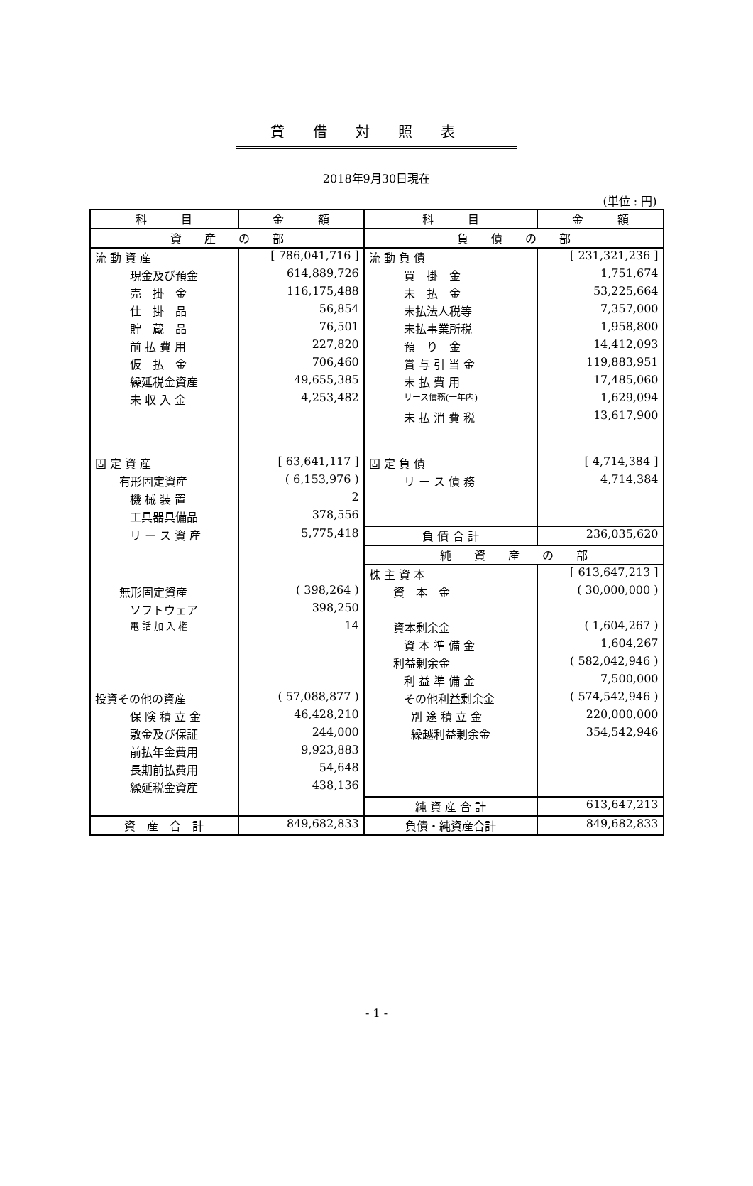貸借対照表
2018年9月30日現在
(単位 : 円)
| 科 目 | 金 額 | 科 目 | 金 額 |
| --- | --- | --- | --- |
| 資 産 の 部 | | 負 債 の 部 | |
| 流 動 資 産 | [ 786,041,716 ] | 流 動 負 債 | [ 231,321,236 ] |
| 現金及び預金 | 614,889,726 | 買 掛 金 | 1,751,674 |
| 売 掛 金 | 116,175,488 | 未 払 金 | 53,225,664 |
| 仕 掛 品 | 56,854 | 未払法人税等 | 7,357,000 |
| 貯 蔵 品 | 76,501 | 未払事業所税 | 1,958,800 |
| 前 払 費 用 | 227,820 | 預 り 金 | 14,412,093 |
| 仮 払 金 | 706,460 | 賞 与 引 当 金 | 119,883,951 |
| 繰延税金資産 | 49,655,385 | 未 払 費 用 | 17,485,060 |
| 未 収 入 金 | 4,253,482 | リース債務(一年内) | 1,629,094 |
| | | 未 払 消 費 税 | 13,617,900 |
| 固 定 資 産 | [ 63,641,117 ] | 固 定 負 債 | [ 4,714,384 ] |
| 有形固定資産 | ( 6,153,976 ) | リ ー ス 債 務 | 4,714,384 |
| 機 械 装 置 | 2 | | |
| 工具器具備品 | 378,556 | | |
| リ ー ス 資 産 | 5,775,418 | 負 債 合 計 | 236,035,620 |
| | | 純 資 産 の 部 | |
| | | 株 主 資 本 | [ 613,647,213 ] |
| 無形固定資産 | ( 398,264 ) | 資 本 金 | ( 30,000,000 ) |
| ソフトウェア | 398,250 | | |
| 電 話 加 入 権 | 14 | 資本剰余金 | ( 1,604,267 ) |
| | | 資 本 準 備 金 | 1,604,267 |
| | | 利益剰余金 | ( 582,042,946 ) |
| | | 利 益 準 備 金 | 7,500,000 |
| 投資その他の資産 | ( 57,088,877 ) | その他利益剰余金 | ( 574,542,946 ) |
| 保 険 積 立 金 | 46,428,210 | 別 途 積 立 金 | 220,000,000 |
| 敷金及び保証 | 244,000 | 繰越利益剰余金 | 354,542,946 |
| 前払年金費用 | 9,923,883 | | |
| 長期前払費用 | 54,648 | | |
| 繰延税金資産 | 438,136 | | |
| | | 純 資 産 合 計 | 613,647,213 |
| 資 産 合 計 | 849,682,833 | 負債・純資産合計 | 849,682,833 |
- 1 -